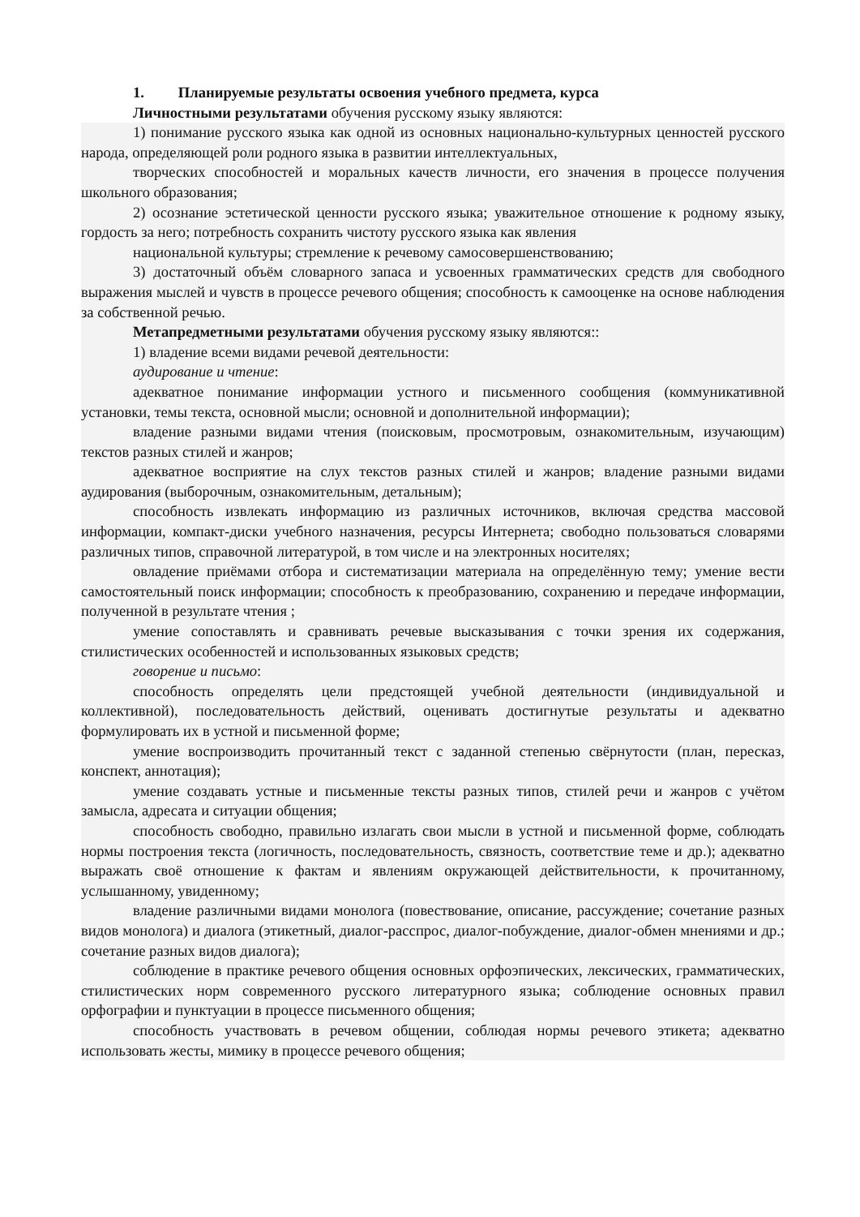1. Планируемые результаты освоения учебного предмета, курса
Личностными результатами обучения русскому языку являются:
1) понимание русского языка как одной из основных национально-культурных ценностей русского народа, определяющей роли родного языка в развитии интеллектуальных,
творческих способностей и моральных качеств личности, его значения в процессе получения школьного образования;
2) осознание эстетической ценности русского языка; уважительное отношение к родному языку, гордость за него; потребность сохранить чистоту русского языка как явления
национальной культуры; стремление к речевому самосовершенствованию;
3) достаточный объём словарного запаса и усвоенных грамматических средств для свободного выражения мыслей и чувств в процессе речевого общения; способность к самооценке на основе наблюдения за собственной речью.
Метапредметными результатами обучения русскому языку являются::
1) владение всеми видами речевой деятельности:
аудирование и чтение:
адекватное понимание информации устного и письменного сообщения (коммуникативной установки, темы текста, основной мысли; основной и дополнительной информации);
владение разными видами чтения (поисковым, просмотровым, ознакомительным, изучающим) текстов разных стилей и жанров;
адекватное восприятие на слух текстов разных стилей и жанров; владение разными видами аудирования (выборочным, ознакомительным, детальным);
способность извлекать информацию из различных источников, включая средства массовой информации, компакт-диски учебного назначения, ресурсы Интернета; свободно пользоваться словарями различных типов, справочной литературой, в том числе и на электронных носителях;
овладение приёмами отбора и систематизации материала на определённую тему; умение вести самостоятельный поиск информации; способность к преобразованию, сохранению и передаче информации, полученной в результате чтения ;
умение сопоставлять и сравнивать речевые высказывания с точки зрения их содержания, стилистических особенностей и использованных языковых средств;
говорение и письмо:
способность определять цели предстоящей учебной деятельности (индивидуальной и коллективной), последовательность действий, оценивать достигнутые результаты и адекватно формулировать их в устной и письменной форме;
умение воспроизводить прочитанный текст с заданной степенью свёрнутости (план, пересказ, конспект, аннотация);
умение создавать устные и письменные тексты разных типов, стилей речи и жанров с учётом замысла, адресата и ситуации общения;
способность свободно, правильно излагать свои мысли в устной и письменной форме, соблюдать нормы построения текста (логичность, последовательность, связность, соответствие теме и др.); адекватно выражать своё отношение к фактам и явлениям окружающей действительности, к прочитанному, услышанному, увиденному;
владение различными видами монолога (повествование, описание, рассуждение; сочетание разных видов монолога) и диалога (этикетный, диалог-расспрос, диалог-побуждение, диалог-обмен мнениями и др.; сочетание разных видов диалога);
соблюдение в практике речевого общения основных орфоэпических, лексических, грамматических, стилистических норм современного русского литературного языка; соблюдение основных правил орфографии и пунктуации в процессе письменного общения;
способность участвовать в речевом общении, соблюдая нормы речевого этикета; адекватно использовать жесты, мимику в процессе речевого общения;